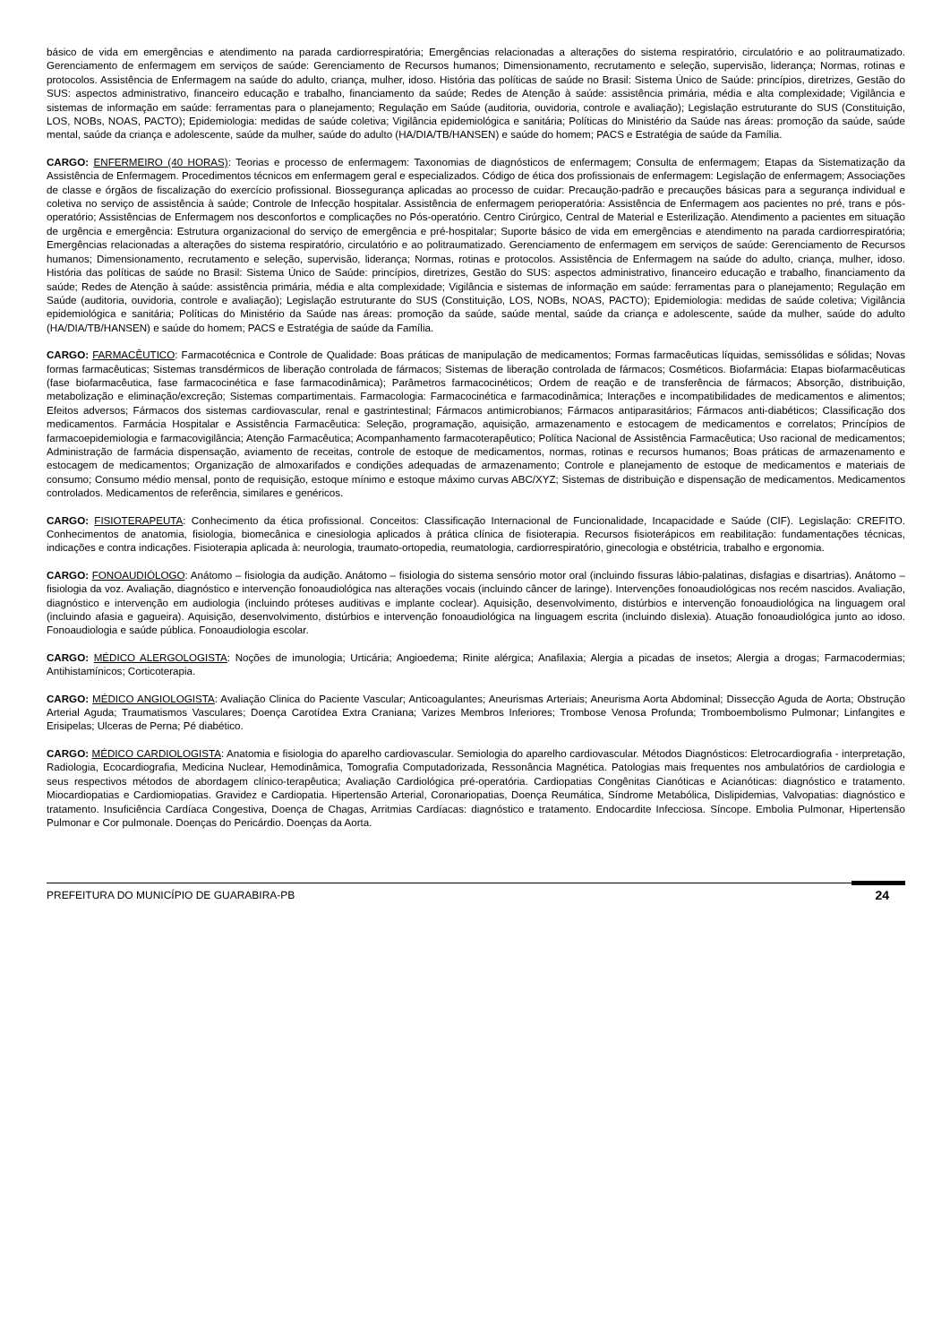básico de vida em emergências e atendimento na parada cardiorrespiratória; Emergências relacionadas a alterações do sistema respiratório, circulatório e ao politraumatizado. Gerenciamento de enfermagem em serviços de saúde: Gerenciamento de Recursos humanos; Dimensionamento, recrutamento e seleção, supervisão, liderança; Normas, rotinas e protocolos. Assistência de Enfermagem na saúde do adulto, criança, mulher, idoso. História das políticas de saúde no Brasil: Sistema Único de Saúde: princípios, diretrizes, Gestão do SUS: aspectos administrativo, financeiro educação e trabalho, financiamento da saúde; Redes de Atenção à saúde: assistência primária, média e alta complexidade; Vigilância e sistemas de informação em saúde: ferramentas para o planejamento; Regulação em Saúde (auditoria, ouvidoria, controle e avaliação); Legislação estruturante do SUS (Constituição, LOS, NOBs, NOAS, PACTO); Epidemiologia: medidas de saúde coletiva; Vigilância epidemiológica e sanitária; Políticas do Ministério da Saúde nas áreas: promoção da saúde, saúde mental, saúde da criança e adolescente, saúde da mulher, saúde do adulto (HA/DIA/TB/HANSEN) e saúde do homem; PACS e Estratégia de saúde da Família.
CARGO: ENFERMEIRO (40 HORAS): Teorias e processo de enfermagem: Taxonomias de diagnósticos de enfermagem; Consulta de enfermagem; Etapas da Sistematização da Assistência de Enfermagem. Procedimentos técnicos em enfermagem geral e especializados. Código de ética dos profissionais de enfermagem: Legislação de enfermagem; Associações de classe e órgãos de fiscalização do exercício profissional. Biossegurança aplicadas ao processo de cuidar: Precaução-padrão e precauções básicas para a segurança individual e coletiva no serviço de assistência à saúde; Controle de Infecção hospitalar. Assistência de enfermagem perioperatória: Assistência de Enfermagem aos pacientes no pré, trans e pós-operatório; Assistências de Enfermagem nos desconfortos e complicações no Pós-operatório. Centro Cirúrgico, Central de Material e Esterilização. Atendimento a pacientes em situação de urgência e emergência: Estrutura organizacional do serviço de emergência e pré-hospitalar; Suporte básico de vida em emergências e atendimento na parada cardiorrespiratória; Emergências relacionadas a alterações do sistema respiratório, circulatório e ao politraumatizado. Gerenciamento de enfermagem em serviços de saúde: Gerenciamento de Recursos humanos; Dimensionamento, recrutamento e seleção, supervisão, liderança; Normas, rotinas e protocolos. Assistência de Enfermagem na saúde do adulto, criança, mulher, idoso. História das políticas de saúde no Brasil: Sistema Único de Saúde: princípios, diretrizes, Gestão do SUS: aspectos administrativo, financeiro educação e trabalho, financiamento da saúde; Redes de Atenção à saúde: assistência primária, média e alta complexidade; Vigilância e sistemas de informação em saúde: ferramentas para o planejamento; Regulação em Saúde (auditoria, ouvidoria, controle e avaliação); Legislação estruturante do SUS (Constituição, LOS, NOBs, NOAS, PACTO); Epidemiologia: medidas de saúde coletiva; Vigilância epidemiológica e sanitária; Políticas do Ministério da Saúde nas áreas: promoção da saúde, saúde mental, saúde da criança e adolescente, saúde da mulher, saúde do adulto (HA/DIA/TB/HANSEN) e saúde do homem; PACS e Estratégia de saúde da Família.
CARGO: FARMACÊUTICO: Farmacotécnica e Controle de Qualidade: Boas práticas de manipulação de medicamentos; Formas farmacêuticas líquidas, semissólidas e sólidas; Novas formas farmacêuticas; Sistemas transdérmicos de liberação controlada de fármacos; Sistemas de liberação controlada de fármacos; Cosméticos. Biofarmácia: Etapas biofarmacêuticas (fase biofarmacêutica, fase farmacocinética e fase farmacodinâmica); Parâmetros farmacocinéticos; Ordem de reação e de transferência de fármacos; Absorção, distribuição, metabolização e eliminação/excreção; Sistemas compartimentais. Farmacologia: Farmacocinética e farmacodinâmica; Interações e incompatibilidades de medicamentos e alimentos; Efeitos adversos; Fármacos dos sistemas cardiovascular, renal e gastrintestinal; Fármacos antimicrobianos; Fármacos antiparasitários; Fármacos anti-diabéticos; Classificação dos medicamentos. Farmácia Hospitalar e Assistência Farmacêutica: Seleção, programação, aquisição, armazenamento e estocagem de medicamentos e correlatos; Princípios de farmacoepidemiologia e farmacovigilância; Atenção Farmacêutica; Acompanhamento farmacoterapêutico; Política Nacional de Assistência Farmacêutica; Uso racional de medicamentos; Administração de farmácia dispensação, aviamento de receitas, controle de estoque de medicamentos, normas, rotinas e recursos humanos; Boas práticas de armazenamento e estocagem de medicamentos; Organização de almoxarifados e condições adequadas de armazenamento; Controle e planejamento de estoque de medicamentos e materiais de consumo; Consumo médio mensal, ponto de requisição, estoque mínimo e estoque máximo curvas ABC/XYZ; Sistemas de distribuição e dispensação de medicamentos. Medicamentos controlados. Medicamentos de referência, similares e genéricos.
CARGO: FISIOTERAPEUTA: Conhecimento da ética profissional. Conceitos: Classificação Internacional de Funcionalidade, Incapacidade e Saúde (CIF). Legislação: CREFITO. Conhecimentos de anatomia, fisiologia, biomecânica e cinesiologia aplicados à prática clínica de fisioterapia. Recursos fisioterápicos em reabilitação: fundamentações técnicas, indicações e contra indicações. Fisioterapia aplicada à: neurologia, traumato-ortopedia, reumatologia, cardiorrespiratório, ginecologia e obstétricia, trabalho e ergonomia.
CARGO: FONOAUDIÓLOGO: Anátomo – fisiologia da audição. Anátomo – fisiologia do sistema sensório motor oral (incluindo fissuras lábio-palatinas, disfagias e disartrias). Anátomo – fisiologia da voz. Avaliação, diagnóstico e intervenção fonoaudiológica nas alterações vocais (incluindo câncer de laringe). Intervenções fonoaudiológicas nos recém nascidos. Avaliação, diagnóstico e intervenção em audiologia (incluindo próteses auditivas e implante coclear). Aquisição, desenvolvimento, distúrbios e intervenção fonoaudiológica na linguagem oral (incluindo afasia e gagueira). Aquisição, desenvolvimento, distúrbios e intervenção fonoaudiológica na linguagem escrita (incluindo dislexia). Atuação fonoaudiológica junto ao idoso. Fonoaudiologia e saúde pública. Fonoaudiologia escolar.
CARGO: MÉDICO ALERGOLOGISTA: Noções de imunologia; Urticária; Angioedema; Rinite alérgica; Anafilaxia; Alergia a picadas de insetos; Alergia a drogas; Farmacodermias; Antihistamínicos; Corticoterapia.
CARGO: MÉDICO ANGIOLOGISTA: Avaliação Clinica do Paciente Vascular; Anticoagulantes; Aneurismas Arteriais; Aneurisma Aorta Abdominal; Dissecção Aguda de Aorta; Obstrução Arterial Aguda; Traumatismos Vasculares; Doença Carotídea Extra Craniana; Varizes Membros Inferiores; Trombose Venosa Profunda; Tromboembolismo Pulmonar; Linfangites e Erisipelas; Ulceras de Perna; Pé diabético.
CARGO: MÉDICO CARDIOLOGISTA: Anatomia e fisiologia do aparelho cardiovascular. Semiologia do aparelho cardiovascular. Métodos Diagnósticos: Eletrocardiografia - interpretação, Radiologia, Ecocardiografia, Medicina Nuclear, Hemodinâmica, Tomografia Computadorizada, Ressonância Magnética. Patologias mais frequentes nos ambulatórios de cardiologia e seus respectivos métodos de abordagem clínico-terapêutica; Avaliação Cardiológica pré-operatória. Cardiopatias Congênitas Cianóticas e Acianóticas: diagnóstico e tratamento. Miocardiopatias e Cardiomiopatias. Gravidez e Cardiopatia. Hipertensão Arterial, Coronariopatias, Doença Reumática, Síndrome Metabólica, Dislipidemias, Valvopatias: diagnóstico e tratamento. Insuficiência Cardíaca Congestiva, Doença de Chagas, Arritmias Cardíacas: diagnóstico e tratamento. Endocardite Infecciosa. Síncope. Embolia Pulmonar, Hipertensão Pulmonar e Cor pulmonale. Doenças do Pericárdio. Doenças da Aorta.
PREFEITURA DO MUNICÍPIO DE GUARABIRA-PB 24